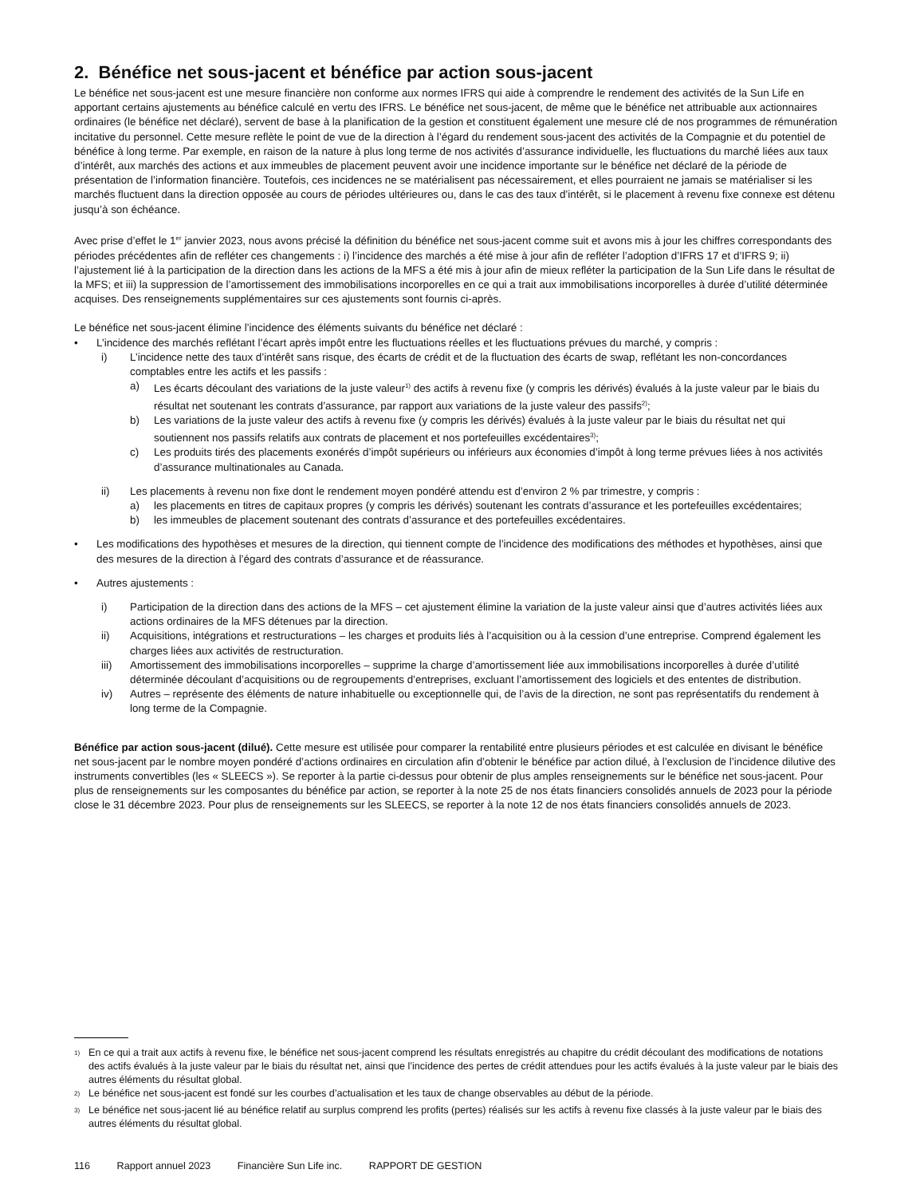2. Bénéfice net sous-jacent et bénéfice par action sous-jacent
Le bénéfice net sous-jacent est une mesure financière non conforme aux normes IFRS qui aide à comprendre le rendement des activités de la Sun Life en apportant certains ajustements au bénéfice calculé en vertu des IFRS. Le bénéfice net sous-jacent, de même que le bénéfice net attribuable aux actionnaires ordinaires (le bénéfice net déclaré), servent de base à la planification de la gestion et constituent également une mesure clé de nos programmes de rémunération incitative du personnel. Cette mesure reflète le point de vue de la direction à l’égard du rendement sous-jacent des activités de la Compagnie et du potentiel de bénéfice à long terme. Par exemple, en raison de la nature à plus long terme de nos activités d’assurance individuelle, les fluctuations du marché liées aux taux d’intérêt, aux marchés des actions et aux immeubles de placement peuvent avoir une incidence importante sur le bénéfice net déclaré de la période de présentation de l’information financière. Toutefois, ces incidences ne se matérialisent pas nécessairement, et elles pourraient ne jamais se matérialiser si les marchés fluctuent dans la direction opposée au cours de périodes ultérieures ou, dans le cas des taux d’intérêt, si le placement à revenu fixe connexe est détenu jusqu’à son échéance.
Avec prise d’effet le 1<sup>er</sup> janvier 2023, nous avons précisé la définition du bénéfice net sous-jacent comme suit et avons mis à jour les chiffres correspondants des périodes précédentes afin de refléter ces changements : i) l’incidence des marchés a été mise à jour afin de refléter l’adoption d’IFRS 17 et d’IFRS 9; ii) l’ajustement lié à la participation de la direction dans les actions de la MFS a été mis à jour afin de mieux refléter la participation de la Sun Life dans le résultat de la MFS; et iii) la suppression de l’amortissement des immobilisations incorporelles en ce qui a trait aux immobilisations incorporelles à durée d’utilité déterminée acquises. Des renseignements supplémentaires sur ces ajustements sont fournis ci-après.
Le bénéfice net sous-jacent élimine l’incidence des éléments suivants du bénéfice net déclaré :
• L’incidence des marchés reflétant l’écart après impôt entre les fluctuations réelles et les fluctuations prévues du marché, y compris :
i) L’incidence nette des taux d’intérêt sans risque, des écarts de crédit et de la fluctuation des écarts de swap, reflétant les non-concordances comptables entre les actifs et les passifs :
a) Les écarts découlant des variations de la juste valeur<sup>1)</sup> des actifs à revenu fixe (y compris les dérivés) évalués à la juste valeur par le biais du résultat net soutenant les contrats d’assurance, par rapport aux variations de la juste valeur des passifs<sup>2)</sup>;
b) Les variations de la juste valeur des actifs à revenu fixe (y compris les dérivés) évalués à la juste valeur par le biais du résultat net qui soutiennent nos passifs relatifs aux contrats de placement et nos portefeuilles excédentaires<sup>3)</sup>;
c) Les produits tirés des placements exonérés d’impôt supérieurs ou inférieurs aux économies d’impôt à long terme prévues liées à nos activités d’assurance multinationales au Canada.
ii) Les placements à revenu non fixe dont le rendement moyen pondéré attendu est d’environ 2 % par trimestre, y compris :
a) les placements en titres de capitaux propres (y compris les dérivés) soutenant les contrats d’assurance et les portefeuilles excédentaires;
b) les immeubles de placement soutenant des contrats d’assurance et des portefeuilles excédentaires.
• Les modifications des hypothèses et mesures de la direction, qui tiennent compte de l’incidence des modifications des méthodes et hypothèses, ainsi que des mesures de la direction à l’égard des contrats d’assurance et de réassurance.
• Autres ajustements :
i) Participation de la direction dans des actions de la MFS – cet ajustement élimine la variation de la juste valeur ainsi que d’autres activités liées aux actions ordinaires de la MFS détenues par la direction.
ii) Acquisitions, intégrations et restructurations – les charges et produits liés à l’acquisition ou à la cession d’une entreprise. Comprend également les charges liées aux activités de restructuration.
iii) Amortissement des immobilisations incorporelles – supprime la charge d’amortissement liée aux immobilisations incorporelles à durée d’utilité déterminée découlant d’acquisitions ou de regroupements d’entreprises, excluant l’amortissement des logiciels et des ententes de distribution.
iv) Autres – représente des éléments de nature inhabituelle ou exceptionnelle qui, de l’avis de la direction, ne sont pas représentatifs du rendement à long terme de la Compagnie.
Bénéfice par action sous-jacent (dilué). Cette mesure est utilisée pour comparer la rentabilité entre plusieurs périodes et est calculée en divisant le bénéfice net sous-jacent par le nombre moyen pondéré d’actions ordinaires en circulation afin d’obtenir le bénéfice par action dilué, à l’exclusion de l’incidence dilutive des instruments convertibles (les « SLEECS »). Se reporter à la partie ci-dessus pour obtenir de plus amples renseignements sur le bénéfice net sous-jacent. Pour plus de renseignements sur les composantes du bénéfice par action, se reporter à la note 25 de nos états financiers consolidés annuels de 2023 pour la période close le 31 décembre 2023. Pour plus de renseignements sur les SLEECS, se reporter à la note 12 de nos états financiers consolidés annuels de 2023.
<sup>1)</sup> En ce qui a trait aux actifs à revenu fixe, le bénéfice net sous-jacent comprend les résultats enregistrés au chapitre du crédit découlant des modifications de notations des actifs évalués à la juste valeur par le biais du résultat net, ainsi que l’incidence des pertes de crédit attendues pour les actifs évalués à la juste valeur par le biais des autres éléments du résultat global.
<sup>2)</sup> Le bénéfice net sous-jacent est fondé sur les courbes d’actualisation et les taux de change observables au début de la période.
<sup>3)</sup> Le bénéfice net sous-jacent lié au bénéfice relatif au surplus comprend les profits (pertes) réalisés sur les actifs à revenu fixe classés à la juste valeur par le biais des autres éléments du résultat global.
116 Rapport annuel 2023 Financière Sun Life inc. RAPPORT DE GESTION